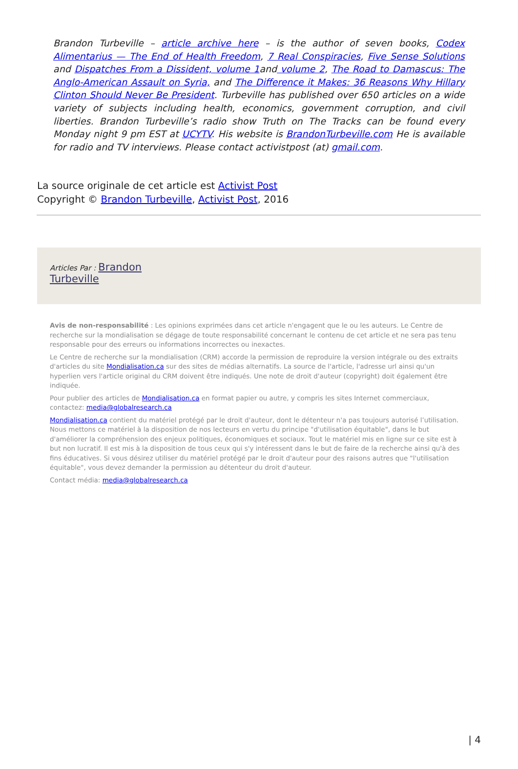Brandon Turbeville – article archive here – is the author of seven books, Codex Alimentarius — The End of Health Freedom, 7 Real Conspiracies, Five Sense Solutions and Dispatches From a Dissident, volume 1and volume 2, The Road to Damascus: The Anglo-American Assault on Syria, and The Difference it Makes: 36 Reasons Why Hillary Clinton Should Never Be President. Turbeville has published over 650 articles on a wide variety of subjects including health, economics, government corruption, and civil liberties. Brandon Turbeville’s radio show Truth on The Tracks can be found every Monday night 9 pm EST at UCYTV. His website is BrandonTurbeville.com He is available for radio and TV interviews. Please contact activistpost (at) gmail.com.
La source originale de cet article est Activist Post
Copyright © Brandon Turbeville, Activist Post, 2016
Articles Par : Brandon
Turbeville
Avis de non-responsabilité : Les opinions exprimées dans cet article n'engagent que le ou les auteurs. Le Centre de recherche sur la mondialisation se dégage de toute responsabilité concernant le contenu de cet article et ne sera pas tenu responsable pour des erreurs ou informations incorrectes ou inexactes.
Le Centre de recherche sur la mondialisation (CRM) accorde la permission de reproduire la version intégrale ou des extraits d'articles du site Mondialisation.ca sur des sites de médias alternatifs. La source de l'article, l'adresse url ainsi qu'un hyperlien vers l'article original du CRM doivent être indiqués. Une note de droit d'auteur (copyright) doit également être indiquée.
Pour publier des articles de Mondialisation.ca en format papier ou autre, y compris les sites Internet commerciaux, contactez: media@globalresearch.ca
Mondialisation.ca contient du matériel protégé par le droit d'auteur, dont le détenteur n'a pas toujours autorisé l’utilisation. Nous mettons ce matériel à la disposition de nos lecteurs en vertu du principe "d'utilisation équitable", dans le but d'améliorer la compréhension des enjeux politiques, économiques et sociaux. Tout le matériel mis en ligne sur ce site est à but non lucratif. Il est mis à la disposition de tous ceux qui s'y intéressent dans le but de faire de la recherche ainsi qu'à des fins éducatives. Si vous désirez utiliser du matériel protégé par le droit d'auteur pour des raisons autres que "l'utilisation équitable", vous devez demander la permission au détenteur du droit d'auteur.
Contact média: media@globalresearch.ca
| 4